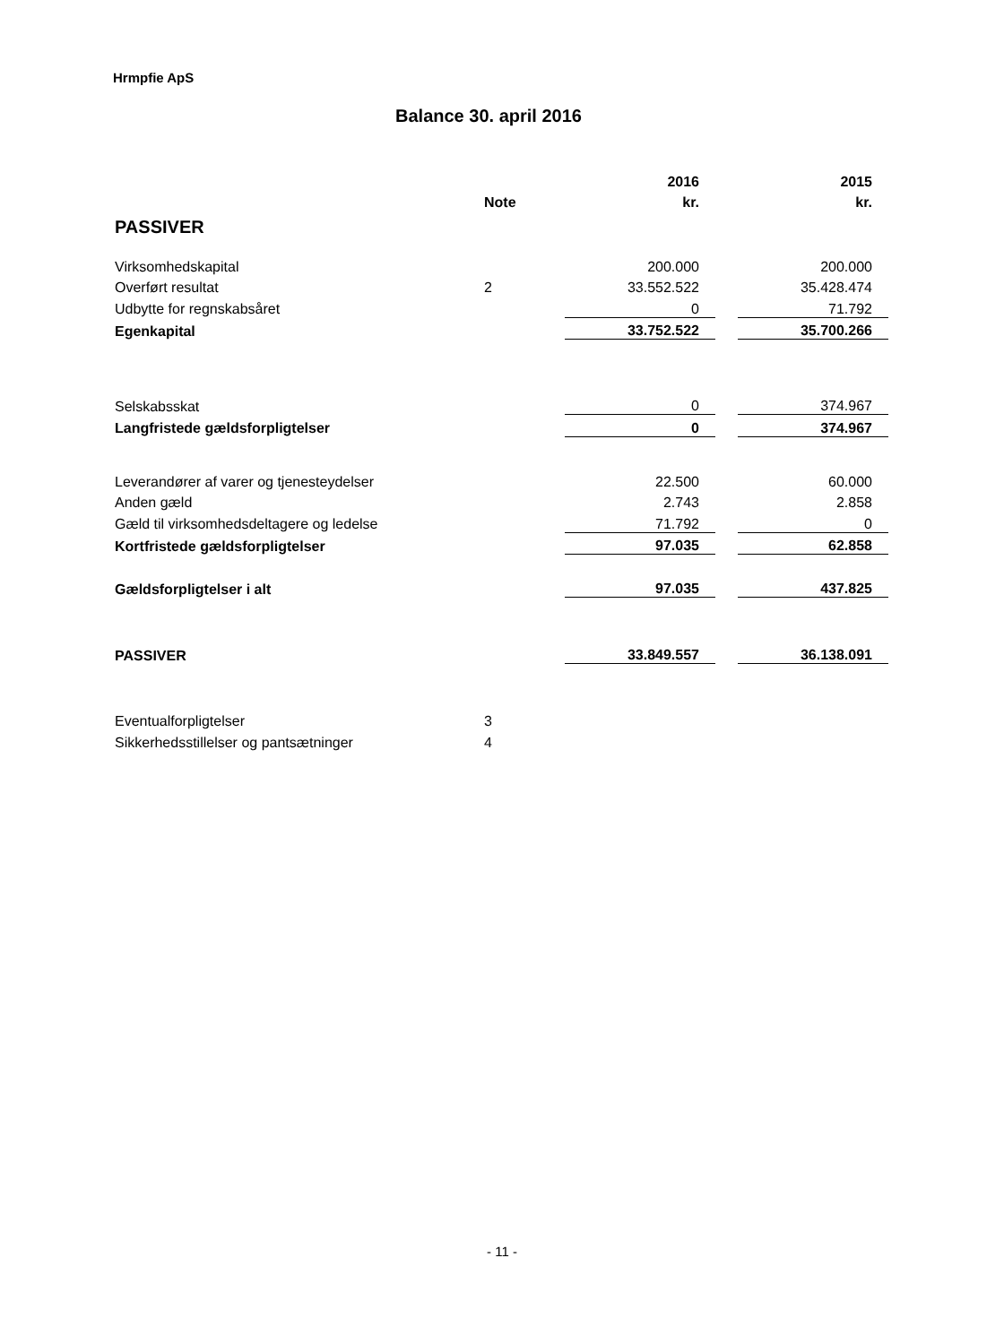Hrmpfie ApS
Balance 30. april 2016
| | | 2016 | | 2015 |
| --- | --- | --- | --- | --- |
| | Note | kr. | | kr. |
| PASSIVER | | | | |
| Virksomhedskapital | | 200.000 | | 200.000 |
| Overført resultat | 2 | 33.552.522 | | 35.428.474 |
| Udbytte for regnskabsåret | | 0 | | 71.792 |
| Egenkapital | | 33.752.522 | | 35.700.266 |
| Selskabsskat | | 0 | | 374.967 |
| Langfristede gældsforpligtelser | | 0 | | 374.967 |
| Leverandører af varer og tjenesteydelser | | 22.500 | | 60.000 |
| Anden gæld | | 2.743 | | 2.858 |
| Gæld til virksomhedsdeltagere og ledelse | | 71.792 | | 0 |
| Kortfristede gældsforpligtelser | | 97.035 | | 62.858 |
| Gældsforpligtelser i alt | | 97.035 | | 437.825 |
| PASSIVER | | 33.849.557 | | 36.138.091 |
| Eventualforpligtelser | 3 | | | |
| Sikkerhedsstillelser og pantsætninger | 4 | | | |
- 11 -